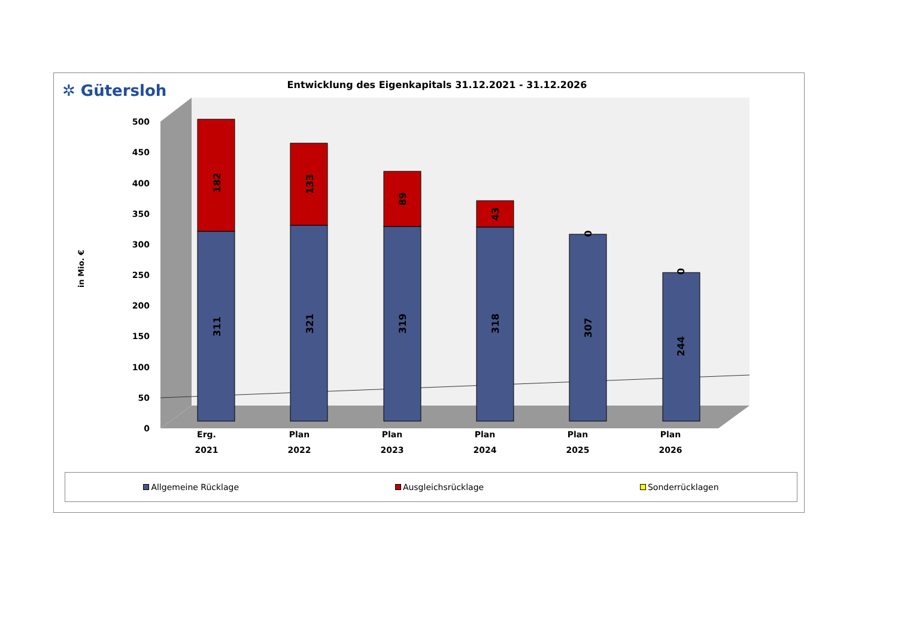✲ Gütersloh
Entwicklung des Eigenkapitals 31.12.2021 - 31.12.2026
0
50
100
150
200
250
300
350
400
450
500
in Mio. €
Erg.
2021
Plan
2022
Plan
2023
Plan
2024
Plan
2025
Plan
2026
182
311
133
321
89
319
43
318
0
307
0
244
Allgemeine Rücklage Ausgleichsrücklage Sonderrücklagen